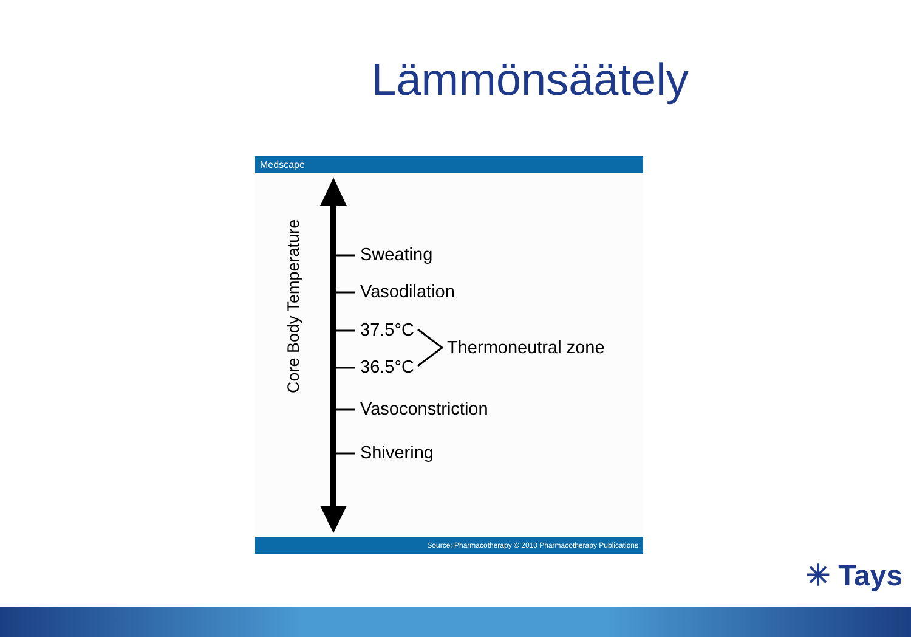Lämmönsäätely
Medscape
Core Body Temperature
Sweating
Vasodilation
37.5°C
Thermoneutral zone
36.5°C
Vasoconstriction
Shivering
Source: Pharmacotherapy © 2010 Pharmacotherapy Publications
✳ Tays